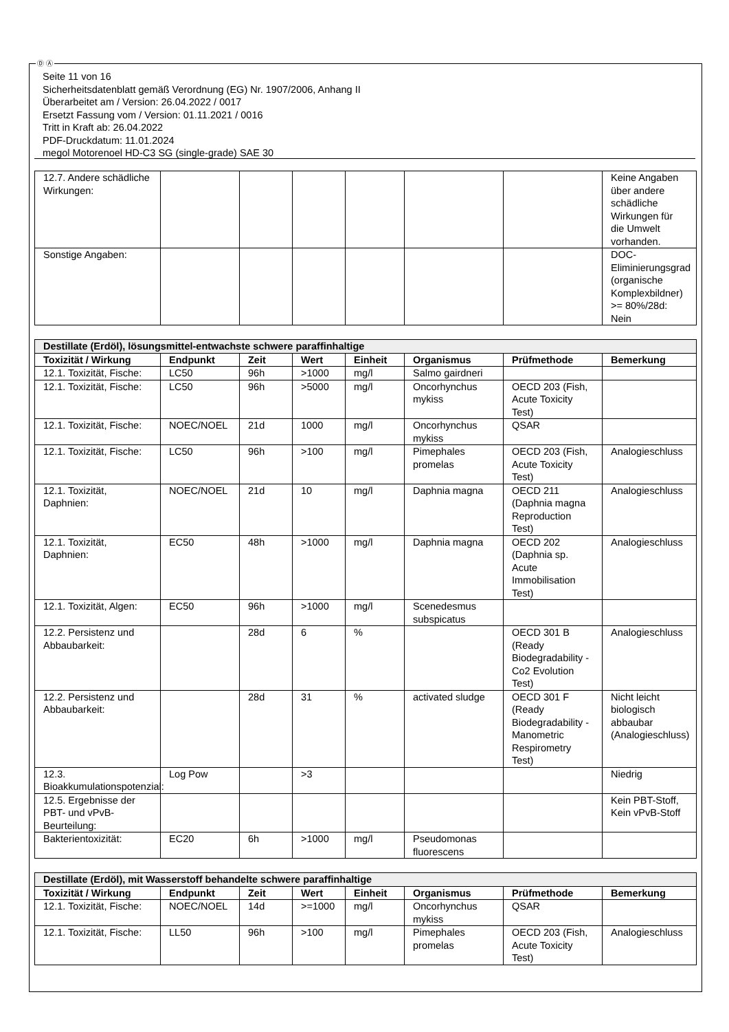Ⓓ Ⓐ
Seite 11 von 16
Sicherheitsdatenblatt gemäß Verordnung (EG) Nr. 1907/2006, Anhang II
Überarbeitet am / Version: 26.04.2022 / 0017
Ersetzt Fassung vom / Version: 01.11.2021 / 0016
Tritt in Kraft ab: 26.04.2022
PDF-Druckdatum: 11.01.2024
megol Motorenoel HD-C3 SG (single-grade) SAE 30
| 12.7. Andere schädliche Wirkungen: | | | | | | | Keine Angaben über andere schädliche Wirkungen für die Umwelt vorhanden. |
| Sonstige Angaben: | | | | | | | DOC-Eliminierungsgrad (organische Komplexbildner) >= 80%/28d: Nein |
| Destillate (Erdöl), lösungsmittel-entwachste schwere paraffinhaltige | | | | | | | |
| Toxizität / Wirkung | Endpunkt | Zeit | Wert | Einheit | Organismus | Prüfmethode | Bemerkung |
| 12.1. Toxizität, Fische: | LC50 | 96h | >1000 | mg/l | Salmo gairdneri | | |
| 12.1. Toxizität, Fische: | LC50 | 96h | >5000 | mg/l | Oncorhynchus mykiss | OECD 203 (Fish, Acute Toxicity Test) | |
| 12.1. Toxizität, Fische: | NOEC/NOEL | 21d | 1000 | mg/l | Oncorhynchus mykiss | QSAR | |
| 12.1. Toxizität, Fische: | LC50 | 96h | >100 | mg/l | Pimephales promelas | OECD 203 (Fish, Acute Toxicity Test) | Analogieschluss |
| 12.1. Toxizität, Daphnien: | NOEC/NOEL | 21d | 10 | mg/l | Daphnia magna | OECD 211 (Daphnia magna Reproduction Test) | Analogieschluss |
| 12.1. Toxizität, Daphnien: | EC50 | 48h | >1000 | mg/l | Daphnia magna | OECD 202 (Daphnia sp. Acute Immobilisation Test) | Analogieschluss |
| 12.1. Toxizität, Algen: | EC50 | 96h | >1000 | mg/l | Scenedesmus subspicatus | | |
| 12.2. Persistenz und Abbaubarkeit: | | 28d | 6 | % | | OECD 301 B (Ready Biodegradability - Co2 Evolution Test) | Analogieschluss |
| 12.2. Persistenz und Abbaubarkeit: | | 28d | 31 | % | activated sludge | OECD 301 F (Ready Biodegradability - Manometric Respirometry Test) | Nicht leicht biologisch abbaubar (Analogieschluss) |
| 12.3. Bioakkumulationspotenzial: | Log Pow | | >3 | | | | Niedrig |
| 12.5. Ergebnisse der PBT- und vPvB-Beurteilung: | | | | | | | Kein PBT-Stoff, Kein vPvB-Stoff |
| Bakterientoxizität: | EC20 | 6h | >1000 | mg/l | Pseudomonas fluorescens | | |
| Destillate (Erdöl), mit Wasserstoff behandelte schwere paraffinhaltige | | | | | | | |
| Toxizität / Wirkung | Endpunkt | Zeit | Wert | Einheit | Organismus | Prüfmethode | Bemerkung |
| 12.1. Toxizität, Fische: | NOEC/NOEL | 14d | >=1000 | mg/l | Oncorhynchus mykiss | QSAR | |
| 12.1. Toxizität, Fische: | LL50 | 96h | >100 | mg/l | Pimephales promelas | OECD 203 (Fish, Acute Toxicity Test) | Analogieschluss |